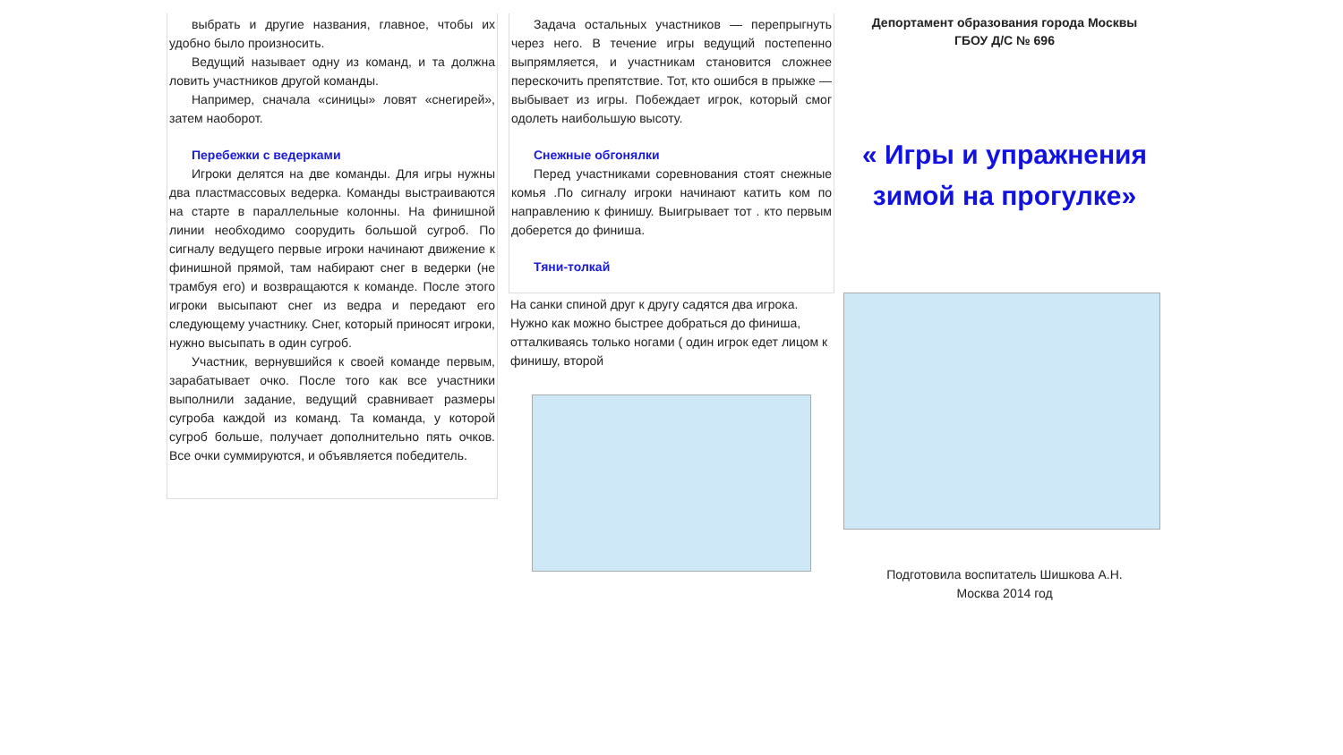выбрать и другие названия, главное, чтобы их удобно было произносить.
Ведущий называет одну из команд, и та должна ловить участников другой команды.
Например, сначала «синицы» ловят «снегирей», затем наоборот.
Перебежки с ведерками
Игроки делятся на две команды. Для игры нужны два пластмассовых ведерка. Команды выстраиваются на старте в параллельные колонны. На финишной линии необходимо соорудить большой сугроб. По сигналу ведущего первые игроки начинают движение к финишной прямой, там набирают снег в ведерки (не трамбуя его) и возвращаются к команде. После этого игроки высыпают снег из ведра и передают его следующему участнику. Снег, который приносят игроки, нужно высыпать в один сугроб.
Участник, вернувшийся к своей команде первым, зарабатывает очко. После того как все участники выполнили задание, ведущий сравнивает размеры сугроба каждой из команд. Та команда, у которой сугроб больше, получает дополнительно пять очков. Все очки суммируются, и объявляется победитель.
Задача остальных участников — перепрыгнуть через него. В течение игры ведущий постепенно выпрямляется, и участникам становится сложнее перескочить препятствие. Тот, кто ошибся в прыжке — выбывает из игры. Побеждает игрок, который смог одолеть наибольшую высоту.
Снежные обгонялки
Перед участниками соревнования стоят снежные комья .По сигналу игроки начинают катить ком по направлению к финишу. Выигрывает тот . кто первым доберется до финиша.
Тяни-толкай
На санки спиной друг к другу садятся два игрока. Нужно как можно быстрее добраться до финиша, отталкиваясь только ногами ( один игрок едет лицом к финишу, второй
Депортамент образования города Москвы
ГБОУ Д/С № 696
« Игры и упражнения зимой на прогулке»
Подготовила воспитатель Шишкова А.Н.
Москва 2014 год